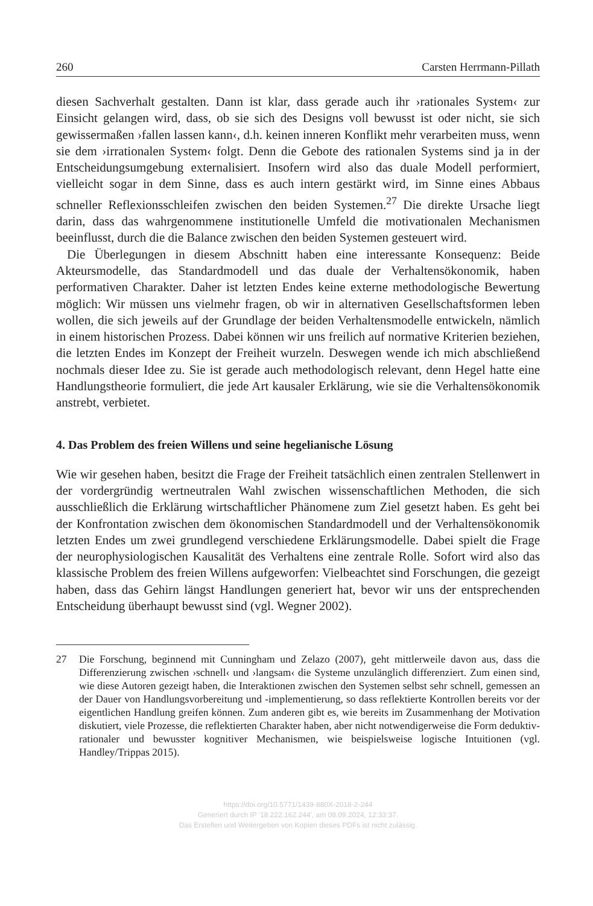260 Carsten Herrmann-Pillath
diesen Sachverhalt gestalten. Dann ist klar, dass gerade auch ihr ›rationales System‹ zur Einsicht gelangen wird, dass, ob sie sich des Designs voll bewusst ist oder nicht, sie sich gewissermaßen ›fallen lassen kann‹, d.h. keinen inneren Konflikt mehr verarbeiten muss, wenn sie dem ›irrationalen System‹ folgt. Denn die Gebote des rationalen Systems sind ja in der Entscheidungsumgebung externalisiert. Insofern wird also das duale Modell performiert, vielleicht sogar in dem Sinne, dass es auch intern gestärkt wird, im Sinne eines Abbaus schneller Reflexionsschleifen zwischen den beiden Systemen.<sup>27</sup> Die direkte Ursache liegt darin, dass das wahrgenommene institutionelle Umfeld die motivationalen Mechanismen beeinflusst, durch die die Balance zwischen den beiden Systemen gesteuert wird.
Die Überlegungen in diesem Abschnitt haben eine interessante Konsequenz: Beide Akteursmodelle, das Standardmodell und das duale der Verhaltensökonomik, haben performativen Charakter. Daher ist letzten Endes keine externe methodologische Bewertung möglich: Wir müssen uns vielmehr fragen, ob wir in alternativen Gesellschaftsformen leben wollen, die sich jeweils auf der Grundlage der beiden Verhaltensmodelle entwickeln, nämlich in einem historischen Prozess. Dabei können wir uns freilich auf normative Kriterien beziehen, die letzten Endes im Konzept der Freiheit wurzeln. Deswegen wende ich mich abschließend nochmals dieser Idee zu. Sie ist gerade auch methodologisch relevant, denn Hegel hatte eine Handlungstheorie formuliert, die jede Art kausaler Erklärung, wie sie die Verhaltensökonomik anstrebt, verbietet.
4. Das Problem des freien Willens und seine hegelianische Lösung
Wie wir gesehen haben, besitzt die Frage der Freiheit tatsächlich einen zentralen Stellenwert in der vordergründig wertneutralen Wahl zwischen wissenschaftlichen Methoden, die sich ausschließlich die Erklärung wirtschaftlicher Phänomene zum Ziel gesetzt haben. Es geht bei der Konfrontation zwischen dem ökonomischen Standardmodell und der Verhaltensökonomik letzten Endes um zwei grundlegend verschiedene Erklärungsmodelle. Dabei spielt die Frage der neurophysiologischen Kausalität des Verhaltens eine zentrale Rolle. Sofort wird also das klassische Problem des freien Willens aufgeworfen: Vielbeachtet sind Forschungen, die gezeigt haben, dass das Gehirn längst Handlungen generiert hat, bevor wir uns der entsprechenden Entscheidung überhaupt bewusst sind (vgl. Wegner 2002).
27 Die Forschung, beginnend mit Cunningham und Zelazo (2007), geht mittlerweile davon aus, dass die Differenzierung zwischen ›schnell‹ und ›langsam‹ die Systeme unzulänglich differenziert. Zum einen sind, wie diese Autoren gezeigt haben, die Interaktionen zwischen den Systemen selbst sehr schnell, gemessen an der Dauer von Handlungsvorbereitung und -implementierung, so dass reflektierte Kontrollen bereits vor der eigentlichen Handlung greifen können. Zum anderen gibt es, wie bereits im Zusammenhang der Motivation diskutiert, viele Prozesse, die reflektierten Charakter haben, aber nicht notwendigerweise die Form deduktiv-rationaler und bewusster kognitiver Mechanismen, wie beispielsweise logische Intuitionen (vgl. Handley/Trippas 2015).
https://doi.org/10.5771/1439-880X-2018-2-244
Generiert durch IP '18.222.162.244', am 08.09.2024, 12:33:37.
Das Erstellen und Weitergeben von Kopien dieses PDFs ist nicht zulässig.